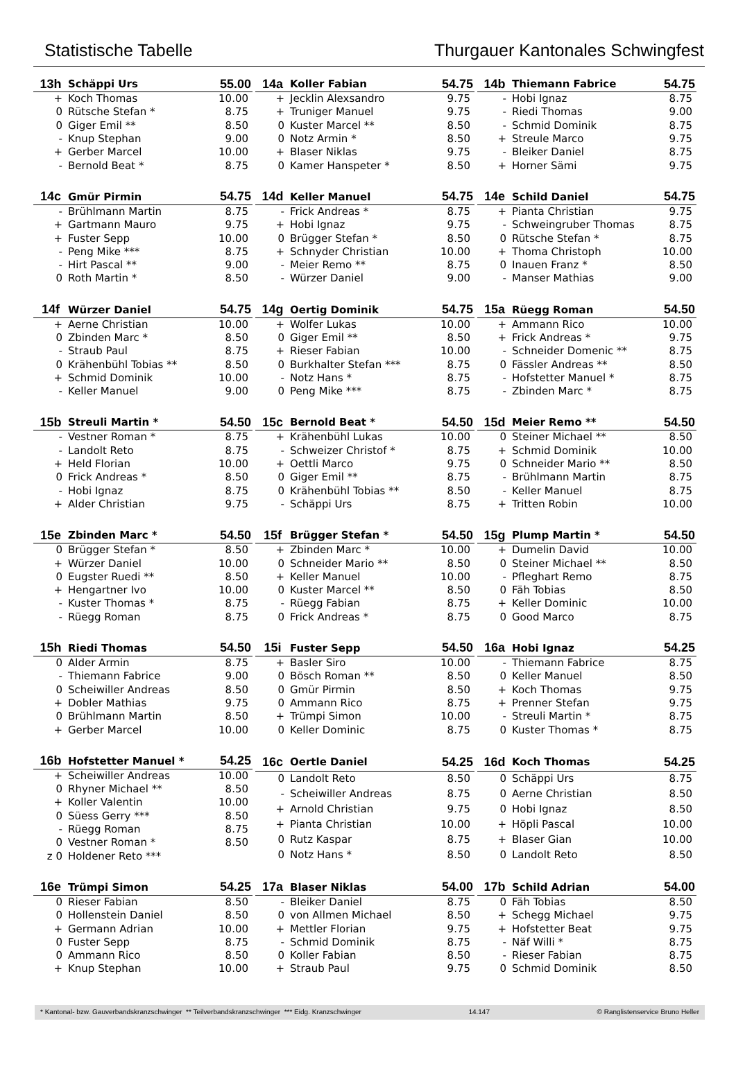Statistische Tabelle Thurgauer Kantonales Schwingfest
| 13h | Schäppi Urs | 55.00 |
| --- | --- | --- |
| + | Koch Thomas | 10.00 |
| 0 | Rütsche Stefan * | 8.75 |
| 0 | Giger Emil ** | 8.50 |
| - | Knup Stephan | 9.00 |
| + | Gerber Marcel | 10.00 |
| - | Bernold Beat * | 8.75 |
| 14a | Koller Fabian | 54.75 |
| --- | --- | --- |
| + | Jecklin Alexsandro | 9.75 |
| + | Truniger Manuel | 9.75 |
| 0 | Kuster Marcel ** | 8.50 |
| 0 | Notz Armin * | 8.50 |
| + | Blaser Niklas | 9.75 |
| 0 | Kamer Hanspeter * | 8.50 |
| 14b | Thiemann Fabrice | 54.75 |
| --- | --- | --- |
| - | Hobi Ignaz | 8.75 |
| - | Riedi Thomas | 9.00 |
| - | Schmid Dominik | 8.75 |
| + | Streule Marco | 9.75 |
| - | Bleiker Daniel | 8.75 |
| + | Horner Sämi | 9.75 |
| 14c | Gmür Pirmin | 54.75 |
| --- | --- | --- |
| - | Brühlmann Martin | 8.75 |
| + | Gartmann Mauro | 9.75 |
| + | Fuster Sepp | 10.00 |
| - | Peng Mike *** | 8.75 |
| - | Hirt Pascal ** | 9.00 |
| 0 | Roth Martin * | 8.50 |
| 14d | Keller Manuel | 54.75 |
| --- | --- | --- |
| - | Frick Andreas * | 8.75 |
| + | Hobi Ignaz | 9.75 |
| 0 | Brügger Stefan * | 8.50 |
| + | Schnyder Christian | 10.00 |
| - | Meier Remo ** | 8.75 |
| - | Würzer Daniel | 9.00 |
| 14e | Schild Daniel | 54.75 |
| --- | --- | --- |
| + | Pianta Christian | 9.75 |
| - | Schweingruber Thomas | 8.75 |
| 0 | Rütsche Stefan * | 8.75 |
| + | Thoma Christoph | 10.00 |
| 0 | Inauen Franz * | 8.50 |
| - | Manser Mathias | 9.00 |
| 14f | Würzer Daniel | 54.75 |
| --- | --- | --- |
| + | Aerne Christian | 10.00 |
| 0 | Zbinden Marc * | 8.50 |
| - | Straub Paul | 8.75 |
| 0 | Krähenbühl Tobias ** | 8.50 |
| + | Schmid Dominik | 10.00 |
| - | Keller Manuel | 9.00 |
| 14g | Oertig Dominik | 54.75 |
| --- | --- | --- |
| + | Wolfer Lukas | 10.00 |
| 0 | Giger Emil ** | 8.50 |
| + | Rieser Fabian | 10.00 |
| 0 | Burkhalter Stefan *** | 8.75 |
| - | Notz Hans * | 8.75 |
| 0 | Peng Mike *** | 8.75 |
| 15a | Rüegg Roman | 54.50 |
| --- | --- | --- |
| + | Ammann Rico | 10.00 |
| + | Frick Andreas * | 9.75 |
| - | Schneider Domenic ** | 8.75 |
| 0 | Fässler Andreas ** | 8.50 |
| - | Hofstetter Manuel * | 8.75 |
| - | Zbinden Marc * | 8.75 |
| 15b | Streuli Martin * | 54.50 |
| --- | --- | --- |
| - | Vestner Roman * | 8.75 |
| - | Landolt Reto | 8.75 |
| + | Held Florian | 10.00 |
| 0 | Frick Andreas * | 8.50 |
| - | Hobi Ignaz | 8.75 |
| + | Alder Christian | 9.75 |
| 15c | Bernold Beat * | 54.50 |
| --- | --- | --- |
| + | Krähenbühl Lukas | 10.00 |
| - | Schweizer Christof * | 8.75 |
| + | Oettli Marco | 9.75 |
| 0 | Giger Emil ** | 8.75 |
| 0 | Krähenbühl Tobias ** | 8.50 |
| - | Schäppi Urs | 8.75 |
| 15d | Meier Remo ** | 54.50 |
| --- | --- | --- |
| 0 | Steiner Michael ** | 8.50 |
| + | Schmid Dominik | 10.00 |
| 0 | Schneider Mario ** | 8.50 |
| - | Brühlmann Martin | 8.75 |
| - | Keller Manuel | 8.75 |
| + | Tritten Robin | 10.00 |
| 15e | Zbinden Marc * | 54.50 |
| --- | --- | --- |
| 0 | Brügger Stefan * | 8.50 |
| + | Würzer Daniel | 10.00 |
| 0 | Eugster Ruedi ** | 8.50 |
| + | Hengartner Ivo | 10.00 |
| - | Kuster Thomas * | 8.75 |
| - | Rüegg Roman | 8.75 |
| 15f | Brügger Stefan * | 54.50 |
| --- | --- | --- |
| + | Zbinden Marc * | 10.00 |
| 0 | Schneider Mario ** | 8.50 |
| + | Keller Manuel | 10.00 |
| 0 | Kuster Marcel ** | 8.50 |
| - | Rüegg Fabian | 8.75 |
| 0 | Frick Andreas * | 8.75 |
| 15g | Plump Martin * | 54.50 |
| --- | --- | --- |
| + | Dumelin David | 10.00 |
| 0 | Steiner Michael ** | 8.50 |
| - | Pfleghart Remo | 8.75 |
| 0 | Fäh Tobias | 8.50 |
| + | Keller Dominic | 10.00 |
| 0 | Good Marco | 8.75 |
| 15h | Riedi Thomas | 54.50 |
| --- | --- | --- |
| 0 | Alder Armin | 8.75 |
| - | Thiemann Fabrice | 9.00 |
| 0 | Scheiwiller Andreas | 8.50 |
| + | Dobler Mathias | 9.75 |
| 0 | Brühlmann Martin | 8.50 |
| + | Gerber Marcel | 10.00 |
| 15i | Fuster Sepp | 54.50 |
| --- | --- | --- |
| + | Basler Siro | 10.00 |
| 0 | Bösch Roman ** | 8.50 |
| 0 | Gmür Pirmin | 8.50 |
| 0 | Ammann Rico | 8.75 |
| + | Trümpi Simon | 10.00 |
| 0 | Keller Dominic | 8.75 |
| 16a | Hobi Ignaz | 54.25 |
| --- | --- | --- |
| - | Thiemann Fabrice | 8.75 |
| 0 | Keller Manuel | 8.50 |
| + | Koch Thomas | 9.75 |
| + | Prenner Stefan | 9.75 |
| - | Streuli Martin * | 8.75 |
| 0 | Kuster Thomas * | 8.75 |
| 16b | Hofstetter Manuel * | 54.25 |
| --- | --- | --- |
| + | Scheiwiller Andreas | 10.00 |
| 0 | Rhyner Michael ** | 8.50 |
| + | Koller Valentin | 10.00 |
| 0 | Süess Gerry *** | 8.50 |
| - | Rüegg Roman | 8.75 |
| 0 | Vestner Roman * | 8.50 |
| z 0 | Holdener Reto *** | |
| 16c | Oertle Daniel | 54.25 |
| --- | --- | --- |
| 0 | Landolt Reto | 8.50 |
| - | Scheiwiller Andreas | 8.75 |
| + | Arnold Christian | 9.75 |
| + | Pianta Christian | 10.00 |
| 0 | Rutz Kaspar | 8.75 |
| 0 | Notz Hans * | 8.50 |
| 16d | Koch Thomas | 54.25 |
| --- | --- | --- |
| 0 | Schäppi Urs | 8.75 |
| 0 | Aerne Christian | 8.50 |
| 0 | Hobi Ignaz | 8.50 |
| + | Höpli Pascal | 10.00 |
| + | Blaser Gian | 10.00 |
| 0 | Landolt Reto | 8.50 |
| 16e | Trümpi Simon | 54.25 |
| --- | --- | --- |
| 0 | Rieser Fabian | 8.50 |
| 0 | Hollenstein Daniel | 8.50 |
| + | Germann Adrian | 10.00 |
| 0 | Fuster Sepp | 8.75 |
| 0 | Ammann Rico | 8.50 |
| + | Knup Stephan | 10.00 |
| 17a | Blaser Niklas | 54.00 |
| --- | --- | --- |
| - | Bleiker Daniel | 8.75 |
| 0 | von Allmen Michael | 8.50 |
| + | Mettler Florian | 9.75 |
| - | Schmid Dominik | 8.75 |
| 0 | Koller Fabian | 8.50 |
| + | Straub Paul | 9.75 |
| 17b | Schild Adrian | 54.00 |
| --- | --- | --- |
| 0 | Fäh Tobias | 8.50 |
| + | Schegg Michael | 9.75 |
| + | Hofstetter Beat | 9.75 |
| - | Näf Willi * | 8.75 |
| - | Rieser Fabian | 8.75 |
| 0 | Schmid Dominik | 8.50 |
* Kantonal- bzw. Gauverbandskranzschwinger ** Teilverbandskranzschwinger *** Eidg. Kranzschwinger 14.147 © Ranglistenservice Bruno Heller